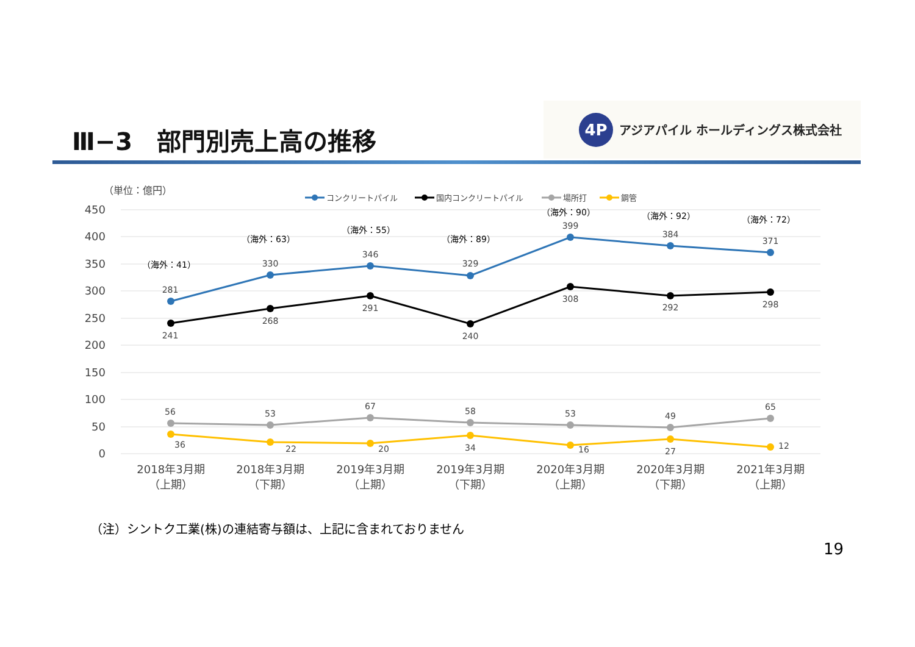Ⅲ−3　部門別売上高の推移
4P
アジアパイル ホールディングス株式会社
（単位：億円）
450
400
350
300
250
200
150
100
50
0
コンクリートパイル
国内コンクリートパイル
場所打
鋼管
（海外：41）
281
241
56
36
（海外：63）
330
268
53
22
（海外：55）
346
291
67
20
（海外：89）
329
240
58
34
（海外：90）
399
308
53
16
（海外：92）
384
292
49
27
（海外：72）
371
298
65
12
2018年3月期
（上期）
2018年3月期
（下期）
2019年3月期
（上期）
2019年3月期
（下期）
2020年3月期
（上期）
2020年3月期
（下期）
2021年3月期
（上期）
（注）シントク工業(株)の連結寄与額は、上記に含まれておりません
19